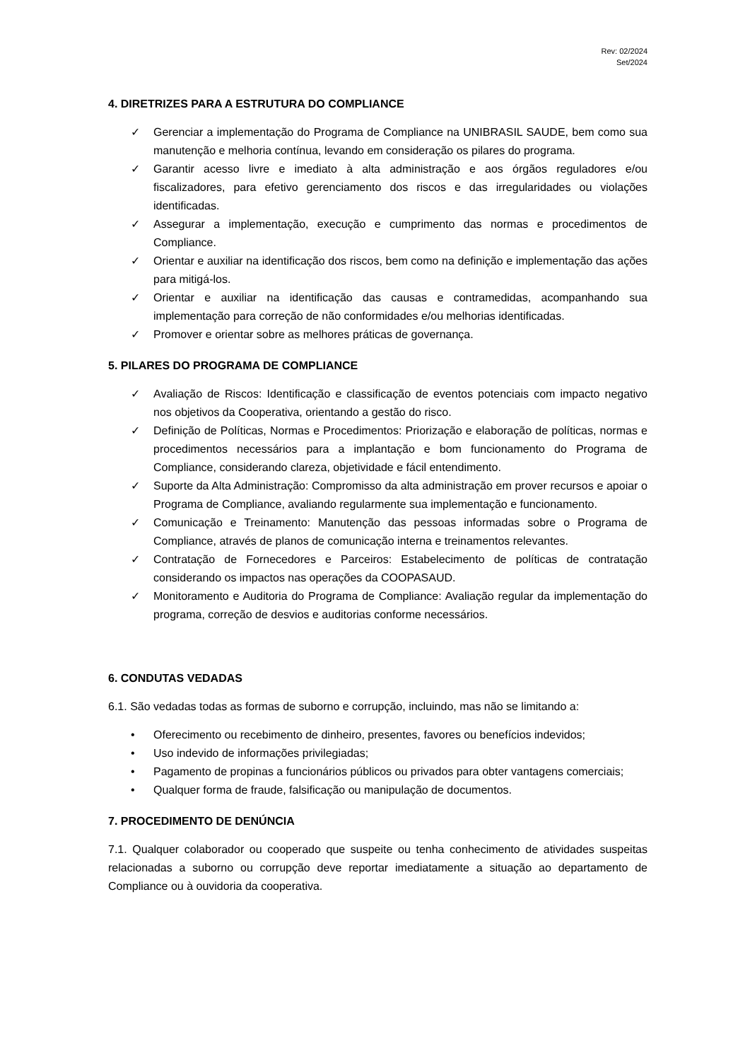Rev: 02/2024
Set/2024
4. DIRETRIZES PARA A ESTRUTURA DO COMPLIANCE
✓ Gerenciar a implementação do Programa de Compliance na UNIBRASIL SAUDE, bem como sua manutenção e melhoria contínua, levando em consideração os pilares do programa.
✓ Garantir acesso livre e imediato à alta administração e aos órgãos reguladores e/ou fiscalizadores, para efetivo gerenciamento dos riscos e das irregularidades ou violações identificadas.
✓ Assegurar a implementação, execução e cumprimento das normas e procedimentos de Compliance.
✓ Orientar e auxiliar na identificação dos riscos, bem como na definição e implementação das ações para mitigá-los.
✓ Orientar e auxiliar na identificação das causas e contramedidas, acompanhando sua implementação para correção de não conformidades e/ou melhorias identificadas.
✓ Promover e orientar sobre as melhores práticas de governança.
5. PILARES DO PROGRAMA DE COMPLIANCE
✓ Avaliação de Riscos: Identificação e classificação de eventos potenciais com impacto negativo nos objetivos da Cooperativa, orientando a gestão do risco.
✓ Definição de Políticas, Normas e Procedimentos: Priorização e elaboração de políticas, normas e procedimentos necessários para a implantação e bom funcionamento do Programa de Compliance, considerando clareza, objetividade e fácil entendimento.
✓ Suporte da Alta Administração: Compromisso da alta administração em prover recursos e apoiar o Programa de Compliance, avaliando regularmente sua implementação e funcionamento.
✓ Comunicação e Treinamento: Manutenção das pessoas informadas sobre o Programa de Compliance, através de planos de comunicação interna e treinamentos relevantes.
✓ Contratação de Fornecedores e Parceiros: Estabelecimento de políticas de contratação considerando os impactos nas operações da COOPASAUD.
✓ Monitoramento e Auditoria do Programa de Compliance: Avaliação regular da implementação do programa, correção de desvios e auditorias conforme necessários.
6. CONDUTAS VEDADAS
6.1. São vedadas todas as formas de suborno e corrupção, incluindo, mas não se limitando a:
• Oferecimento ou recebimento de dinheiro, presentes, favores ou benefícios indevidos;
• Uso indevido de informações privilegiadas;
• Pagamento de propinas a funcionários públicos ou privados para obter vantagens comerciais;
• Qualquer forma de fraude, falsificação ou manipulação de documentos.
7. PROCEDIMENTO DE DENÚNCIA
7.1. Qualquer colaborador ou cooperado que suspeite ou tenha conhecimento de atividades suspeitas relacionadas a suborno ou corrupção deve reportar imediatamente a situação ao departamento de Compliance ou à ouvidoria da cooperativa.